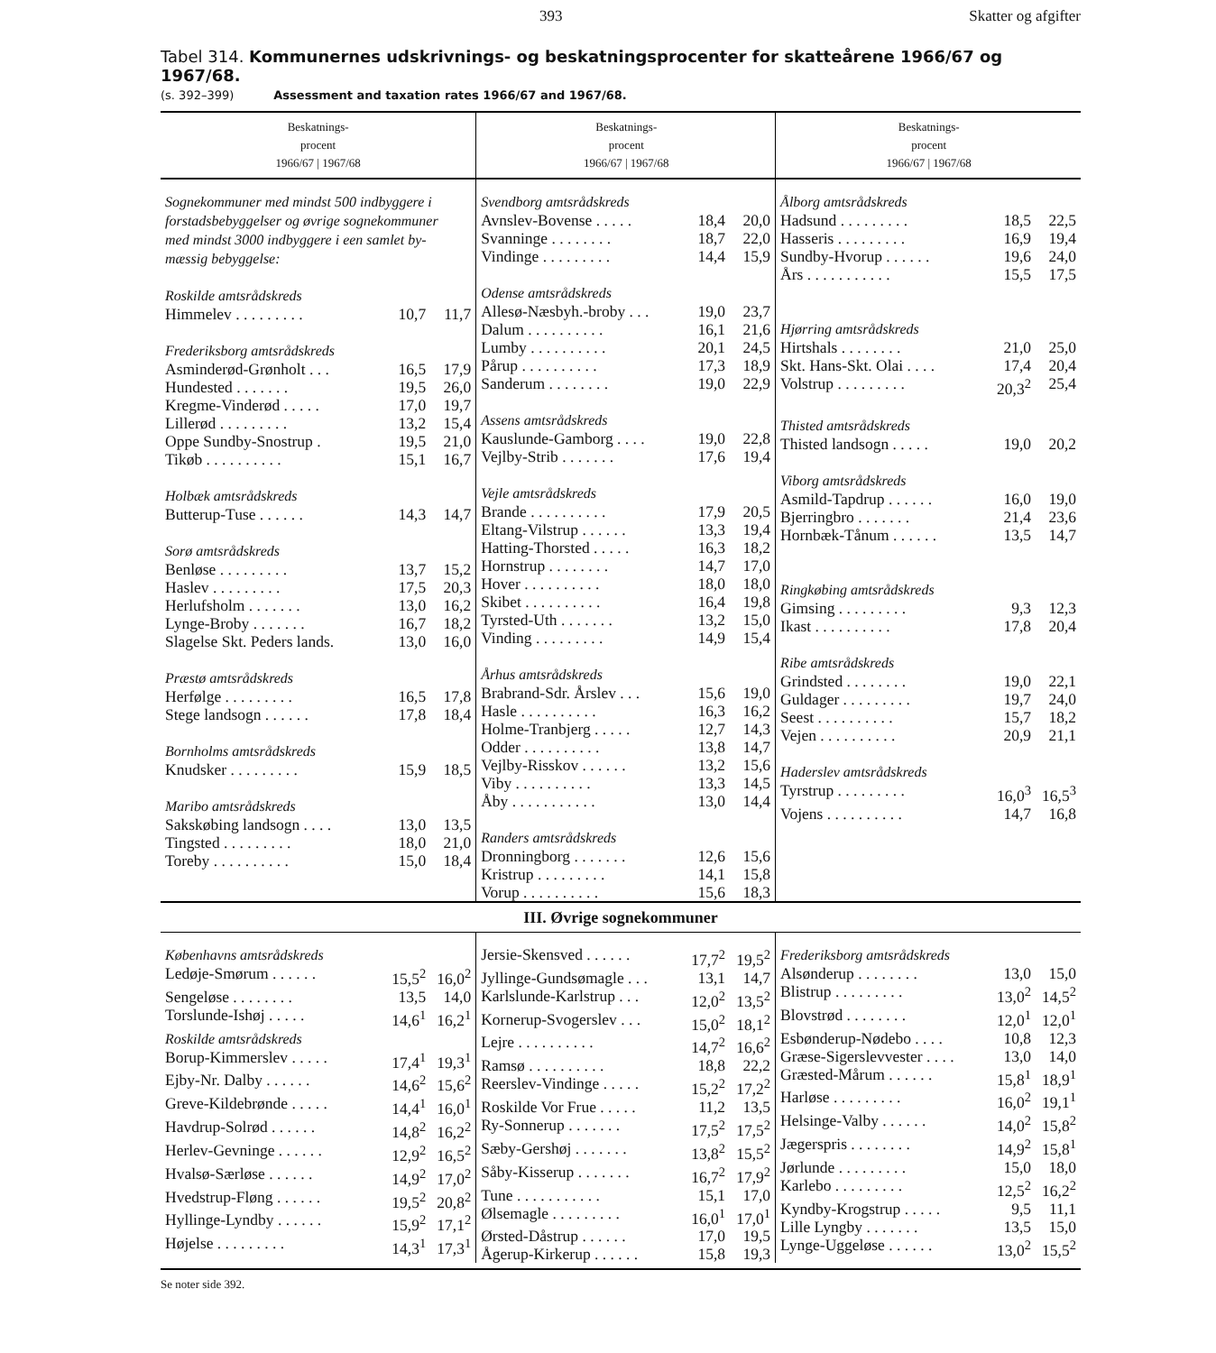393 Skatter og afgifter
Tabel 314. Kommunernes udskrivnings- og beskatningsprocenter for skatteårene 1966/67 og 1967/68.
(s. 392–399) Assessment and taxation rates 1966/67 and 1967/68.
| | Beskatnings- procent 1966/67 / 1967/68 | | Beskatnings- procent 1966/67 / 1967/68 | | Beskatnings- procent 1966/67 / 1967/68 |
| / Sognekommuner med mindst 500 indbyggere i forstadsbebyggelser og øvrige sognekommuner med mindst 3000 indbyggere i een samlet by- mæssig bebyggelse: / / / / Roskilde amtsrådskreds / / / / Himmelev . . . . . . . . . / 10,7 / 11,7 / / Frederiksborg amtsrådskreds / / / / Asminderød-Grønholt . . . / 16,5 / 17,9 / / Hundested . . . . . . . / 19,5 / 26,0 / / Kregme-Vinderød . . . . . / 17,0 / 19,7 / / Lillerød . . . . . . . . . / 13,2 / 15,4 / / Oppe Sundby-Snostrup . / 19,5 / 21,0 / / Tikøb . . . . . . . . . . / 15,1 / 16,7 / / Holbæk amtsrådskreds / / / / Butterup-Tuse . . . . . . / 14,3 / 14,7 / / Sorø amtsrådskreds / / / / Benløse . . . . . . . . . / 13,7 / 15,2 / / Haslev . . . . . . . . . / 17,5 / 20,3 / / Herlufsholm . . . . . . . / 13,0 / 16,2 / / Lynge-Broby . . . . . . . / 16,7 / 18,2 / / Slagelse Skt. Peders lands. / 13,0 / 16,0 / / Præstø amtsrådskreds / / / / Herfølge . . . . . . . . . / 16,5 / 17,8 / / Stege landsogn . . . . . . / 17,8 / 18,4 / / Bornholms amtsrådskreds / / / / Knudsker . . . . . . . . . / 15,9 / 18,5 / / Maribo amtsrådskreds / / / / Sakskøbing landsogn . . . . / 13,0 / 13,5 / / Tingsted . . . . . . . . . / 18,0 / 21,0 / / Toreby . . . . . . . . . . / 15,0 / 18,4 / | | / Svendborg amtsrådskreds / / / / Avnslev-Bovense . . . . . / 18,4 / 20,0 / / Svanninge . . . . . . . . / 18,7 / 22,0 / / Vindinge . . . . . . . . . / 14,4 / 15,9 / / Odense amtsrådskreds / / / / Allesø-Næsbyh.-broby . . . / 19,0 / 23,7 / / Dalum . . . . . . . . . . / 16,1 / 21,6 / / Lumby . . . . . . . . . . / 20,1 / 24,5 / / Pårup . . . . . . . . . . / 17,3 / 18,9 / / Sanderum . . . . . . . . / 19,0 / 22,9 / / Assens amtsrådskreds / / / / Kauslunde-Gamborg . . . . / 19,0 / 22,8 / / Vejlby-Strib . . . . . . . / 17,6 / 19,4 / / Vejle amtsrådskreds / / / / Brande . . . . . . . . . . / 17,9 / 20,5 / / Eltang-Vilstrup . . . . . . / 13,3 / 19,4 / / Hatting-Thorsted . . . . . / 16,3 / 18,2 / / Hornstrup . . . . . . . . / 14,7 / 17,0 / / Hover . . . . . . . . . . / 18,0 / 18,0 / / Skibet . . . . . . . . . . / 16,4 / 19,8 / / Tyrsted-Uth . . . . . . . / 13,2 / 15,0 / / Vinding . . . . . . . . . / 14,9 / 15,4 / / Århus amtsrådskreds / / / / Brabrand-Sdr. Årslev . . . / 15,6 / 19,0 / / Hasle . . . . . . . . . . / 16,3 / 16,2 / / Holme-Tranbjerg . . . . . / 12,7 / 14,3 / / Odder . . . . . . . . . . / 13,8 / 14,7 / / Vejlby-Risskov . . . . . . / 13,2 / 15,6 / / Viby . . . . . . . . . . / 13,3 / 14,5 / / Åby . . . . . . . . . . . / 13,0 / 14,4 / / Randers amtsrådskreds / / / / Dronningborg . . . . . . . / 12,6 / 15,6 / / Kristrup . . . . . . . . . / 14,1 / 15,8 / / Vorup . . . . . . . . . . / 15,6 / 18,3 / | | / Ålborg amtsrådskreds / / / / Hadsund . . . . . . . . . / 18,5 / 22,5 / / Hasseris . . . . . . . . . / 16,9 / 19,4 / / Sundby-Hvorup . . . . . . / 19,6 / 24,0 / / Års . . . . . . . . . . . / 15,5 / 17,5 / / Hjørring amtsrådskreds / / / / Hirtshals . . . . . . . . / 21,0 / 25,0 / / Skt. Hans-Skt. Olai . . . . / 17,4 / 20,4 / / Volstrup . . . . . . . . . / 20,3<sup>2</sup> / 25,4 / / Thisted amtsrådskreds / / / / Thisted landsogn . . . . . / 19,0 / 20,2 / / Viborg amtsrådskreds / / / / Asmild-Tapdrup . . . . . . / 16,0 / 19,0 / / Bjerringbro . . . . . . . / 21,4 / 23,6 / / Hornbæk-Tånum . . . . . . / 13,5 / 14,7 / / Ringkøbing amtsrådskreds / / / / Gimsing . . . . . . . . . / 9,3 / 12,3 / / Ikast . . . . . . . . . . / 17,8 / 20,4 / / Ribe amtsrådskreds / / / / Grindsted . . . . . . . . / 19,0 / 22,1 / / Guldager . . . . . . . . . / 19,7 / 24,0 / / Seest . . . . . . . . . . / 15,7 / 18,2 / / Vejen . . . . . . . . . . / 20,9 / 21,1 / / Haderslev amtsrådskreds / / / / Tyrstrup . . . . . . . . . / 16,0<sup>3</sup> / 16,5<sup>3</sup> / / Vojens . . . . . . . . . . / 14,7 / 16,8 / | |
| III. Øvrige sognekommuner | | | | | |
| / Københavns amtsrådskreds / / / / Ledøje-Smørum . . . . . . / 15,5<sup>2</sup> / 16,0<sup>2</sup> / / Sengeløse . . . . . . . . / 13,5 / 14,0 / / Torslunde-Ishøj . . . . . / 14,6<sup>1</sup> / 16,2<sup>1</sup> / / Roskilde amtsrådskreds / / / / Borup-Kimmerslev . . . . . / 17,4<sup>1</sup> / 19,3<sup>1</sup> / / Ejby-Nr. Dalby . . . . . . / 14,6<sup>2</sup> / 15,6<sup>2</sup> / / Greve-Kildebrønde . . . . . / 14,4<sup>1</sup> / 16,0<sup>1</sup> / / Havdrup-Solrød . . . . . . / 14,8<sup>2</sup> / 16,2<sup>2</sup> / / Herlev-Gevninge . . . . . . / 12,9<sup>2</sup> / 16,5<sup>2</sup> / / Hvalsø-Særløse . . . . . . / 14,9<sup>2</sup> / 17,0<sup>2</sup> / / Hvedstrup-Fløng . . . . . . / 19,5<sup>2</sup> / 20,8<sup>2</sup> / / Hyllinge-Lyndby . . . . . . / 15,9<sup>2</sup> / 17,1<sup>2</sup> / / Højelse . . . . . . . . . / 14,3<sup>1</sup> / 17,3<sup>1</sup> / | | / Jersie-Skensved . . . . . . / 17,7<sup>2</sup> / 19,5<sup>2</sup> / / Jyllinge-Gundsømagle . . . / 13,1 / 14,7 / / Karlslunde-Karlstrup . . . / 12,0<sup>2</sup> / 13,5<sup>2</sup> / / Kornerup-Svogerslev . . . / 15,0<sup>2</sup> / 18,1<sup>2</sup> / / Lejre . . . . . . . . . . / 14,7<sup>2</sup> / 16,6<sup>2</sup> / / Ramsø . . . . . . . . . . / 18,8 / 22,2 / / Reerslev-Vindinge . . . . . / 15,2<sup>2</sup> / 17,2<sup>2</sup> / / Roskilde Vor Frue . . . . . / 11,2 / 13,5 / / Ry-Sonnerup . . . . . . . / 17,5<sup>2</sup> / 17,5<sup>2</sup> / / Sæby-Gershøj . . . . . . . / 13,8<sup>2</sup> / 15,5<sup>2</sup> / / Såby-Kisserup . . . . . . . / 16,7<sup>2</sup> / 17,9<sup>2</sup> / / Tune . . . . . . . . . . . / 15,1 / 17,0 / / Ølsemagle . . . . . . . . . / 16,0<sup>1</sup> / 17,0<sup>1</sup> / / Ørsted-Dåstrup . . . . . . / 17,0 / 19,5 / / Ågerup-Kirkerup . . . . . . / 15,8 / 19,3 / | | / Frederiksborg amtsrådskreds / / / / Alsønderup . . . . . . . . / 13,0 / 15,0 / / Blistrup . . . . . . . . . / 13,0<sup>2</sup> / 14,5<sup>2</sup> / / Blovstrød . . . . . . . . / 12,0<sup>1</sup> / 12,0<sup>1</sup> / / Esbønderup-Nødebo . . . . / 10,8 / 12,3 / / Græse-Sigerslevvester . . . . / 13,0 / 14,0 / / Græsted-Mårum . . . . . . / 15,8<sup>1</sup> / 18,9<sup>1</sup> / / Harløse . . . . . . . . . / 16,0<sup>2</sup> / 19,1<sup>1</sup> / / Helsinge-Valby . . . . . . / 14,0<sup>2</sup> / 15,8<sup>2</sup> / / Jægerspris . . . . . . . . / 14,9<sup>2</sup> / 15,8<sup>1</sup> / / Jørlunde . . . . . . . . . / 15,0 / 18,0 / / Karlebo . . . . . . . . . / 12,5<sup>2</sup> / 16,2<sup>2</sup> / / Kyndby-Krogstrup . . . . . / 9,5 / 11,1 / / Lille Lyngby . . . . . . . / 13,5 / 15,0 / / Lynge-Uggeløse . . . . . . / 13,0<sup>2</sup> / 15,5<sup>2</sup> / | |
Se noter side 392.